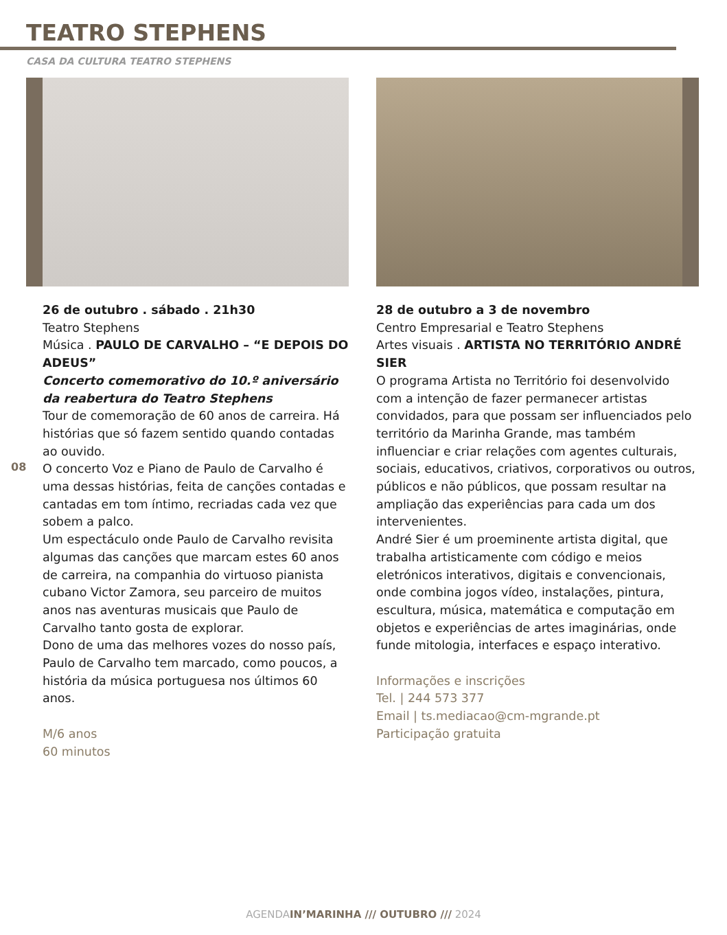TEATRO STEPHENS
CASA DA CULTURA TEATRO STEPHENS
08
26 de outubro . sábado . 21h30
Teatro Stephens
Música . PAULO DE CARVALHO – “E DEPOIS DO ADEUS”
Concerto comemorativo do 10.º aniversário da reabertura do Teatro Stephens
Tour de comemoração de 60 anos de carreira. Há histórias que só fazem sentido quando contadas ao ouvido.
O concerto Voz e Piano de Paulo de Carvalho é uma dessas histórias, feita de canções contadas e cantadas em tom íntimo, recriadas cada vez que sobem a palco.
Um espectáculo onde Paulo de Carvalho revisita algumas das canções que marcam estes 60 anos de carreira, na companhia do virtuoso pianista cubano Victor Zamora, seu parceiro de muitos anos nas aventuras musicais que Paulo de Carvalho tanto gosta de explorar.
Dono de uma das melhores vozes do nosso país, Paulo de Carvalho tem marcado, como poucos, a história da música portuguesa nos últimos 60 anos.
M/6 anos
60 minutos
28 de outubro a 3 de novembro
Centro Empresarial e Teatro Stephens
Artes visuais . ARTISTA NO TERRITÓRIO ANDRÉ SIER
O programa Artista no Território foi desenvolvido com a intenção de fazer permanecer artistas convidados, para que possam ser influenciados pelo território da Marinha Grande, mas também influenciar e criar relações com agentes culturais, sociais, educativos, criativos, corporativos ou outros, públicos e não públicos, que possam resultar na ampliação das experiências para cada um dos intervenientes.
André Sier é um proeminente artista digital, que trabalha artisticamente com código e meios eletrónicos interativos, digitais e convencionais, onde combina jogos vídeo, instalações, pintura, escultura, música, matemática e computação em objetos e experiências de artes imaginárias, onde funde mitologia, interfaces e espaço interativo.
Informações e inscrições
Tel. | 244 573 377
Email | ts.mediacao@cm-mgrande.pt
Participação gratuita
AGENDAIN’MARINHA /// OUTUBRO /// 2024